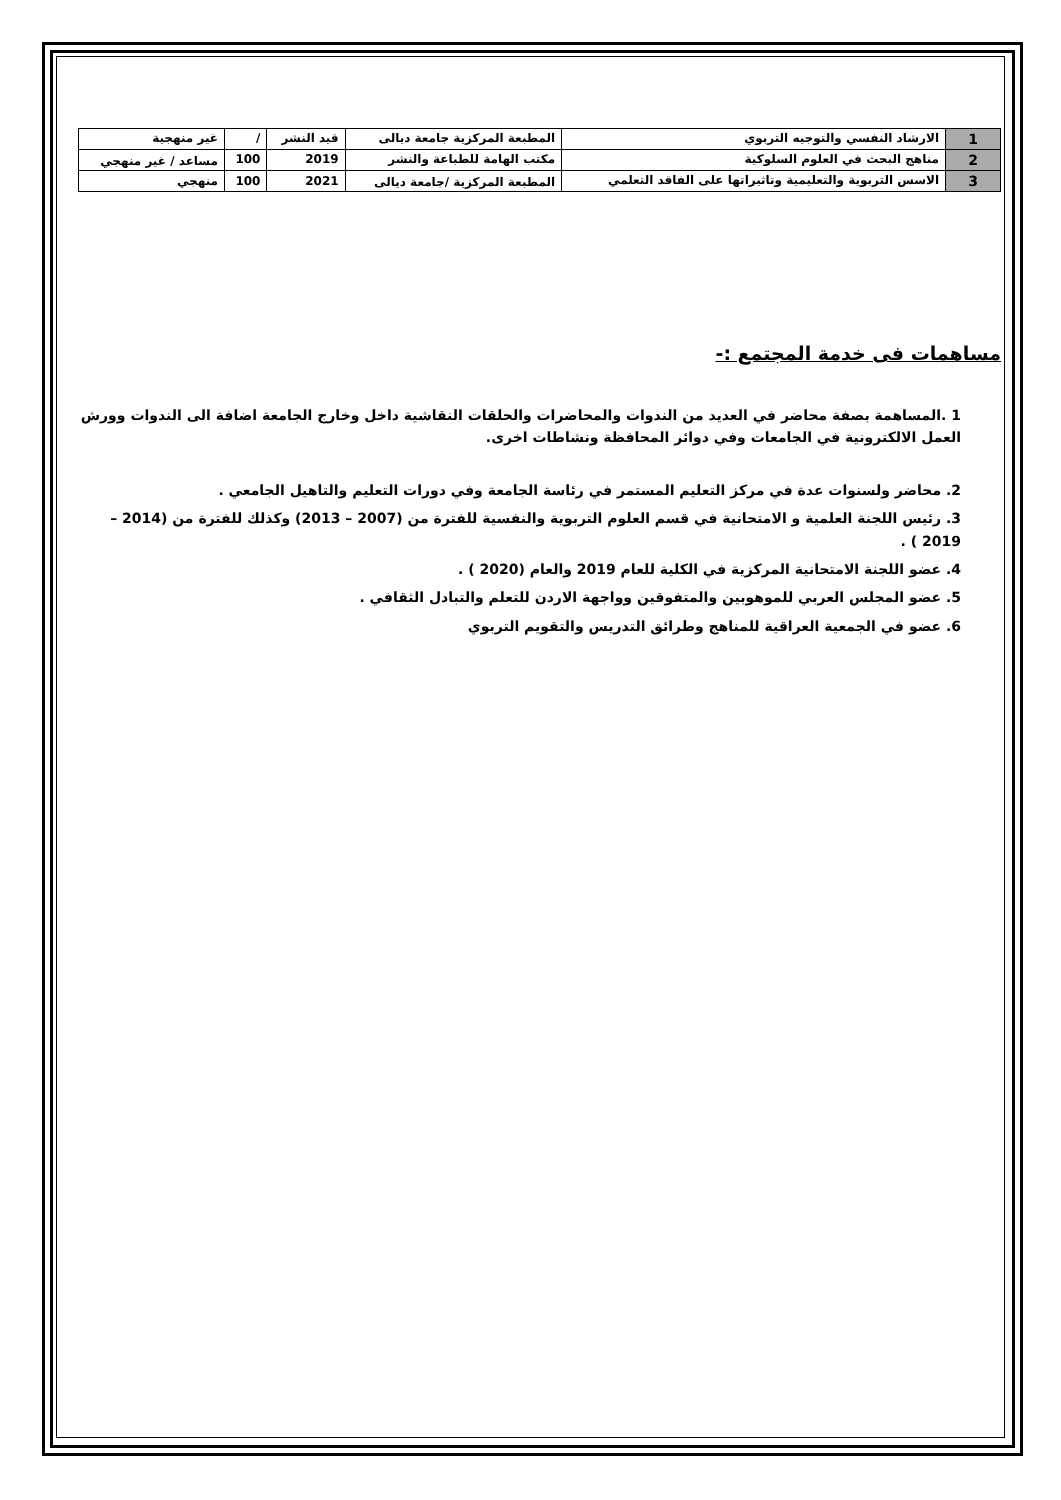| 1 | الارشاد النفسي والتوجيه التربوي | المطبعة المركزية جامعة ديالى | قيد النشر | / | غير منهجية |
| 2 | مناهج البحث في العلوم السلوكية | مكتب الهامة للطباعة والنشر | 2019 | 100 | مساعد / غير منهجي |
| 3 | الاسس التربوية والتعليمية وتاثيراتها على الفاقد التعلمي | المطبعة المركزية /جامعة ديالى | 2021 | 100 | منهجي |
مساهمات فى خدمة المجتمع :-
1 .المساهمة بصفة محاضر في العديد من الندوات والمحاضرات والحلقات النقاشية داخل وخارج الجامعة اضافة الى الندوات وورش العمل الالكترونية في الجامعات وفي دوائر المحافظة ونشاطات اخرى.
2. محاضر ولسنوات عدة في مركز التعليم المستمر في رئاسة الجامعة وفي دورات التعليم والتاهيل الجامعي .
3. رئيس اللجنة العلمية و الامتحانية في قسم العلوم التربوية والنفسية للفترة من (2007 – 2013) وكذلك للفترة من (2014 – 2019 ) .
4. عضو اللجنة الامتحانية المركزية في الكلية للعام 2019 والعام (2020 ) .
5. عضو المجلس العربي للموهوبين والمتفوقين وواجهة الاردن للتعلم والتبادل الثقافي .
6. عضو في الجمعية العراقية للمناهج وطرائق التدريس والتقويم التربوي